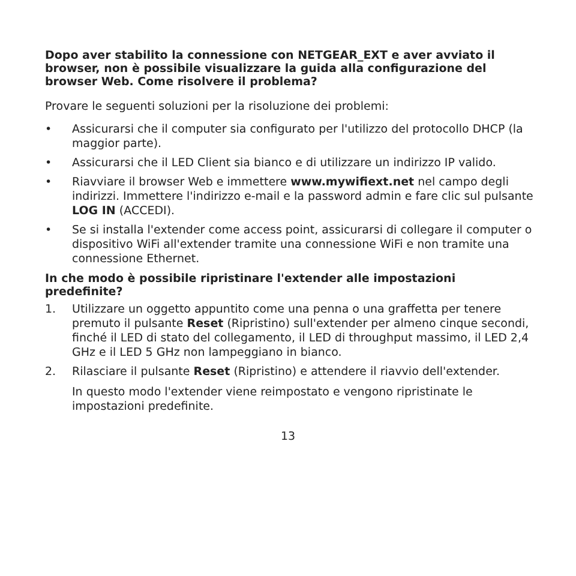Dopo aver stabilito la connessione con NETGEAR_EXT e aver avviato il browser, non è possibile visualizzare la guida alla configurazione del browser Web. Come risolvere il problema?
Provare le seguenti soluzioni per la risoluzione dei problemi:
• Assicurarsi che il computer sia configurato per l'utilizzo del protocollo DHCP (la maggior parte).
• Assicurarsi che il LED Client sia bianco e di utilizzare un indirizzo IP valido.
• Riavviare il browser Web e immettere www.mywifiext.net nel campo degli indirizzi. Immettere l'indirizzo e-mail e la password admin e fare clic sul pulsante LOG IN (ACCEDI).
• Se si installa l'extender come access point, assicurarsi di collegare il computer o dispositivo WiFi all'extender tramite una connessione WiFi e non tramite una connessione Ethernet.
In che modo è possibile ripristinare l'extender alle impostazioni predefinite?
1. Utilizzare un oggetto appuntito come una penna o una graffetta per tenere premuto il pulsante Reset (Ripristino) sull'extender per almeno cinque secondi, finché il LED di stato del collegamento, il LED di throughput massimo, il LED 2,4 GHz e il LED 5 GHz non lampeggiano in bianco.
2. Rilasciare il pulsante Reset (Ripristino) e attendere il riavvio dell'extender.
In questo modo l'extender viene reimpostato e vengono ripristinate le impostazioni predefinite.
13